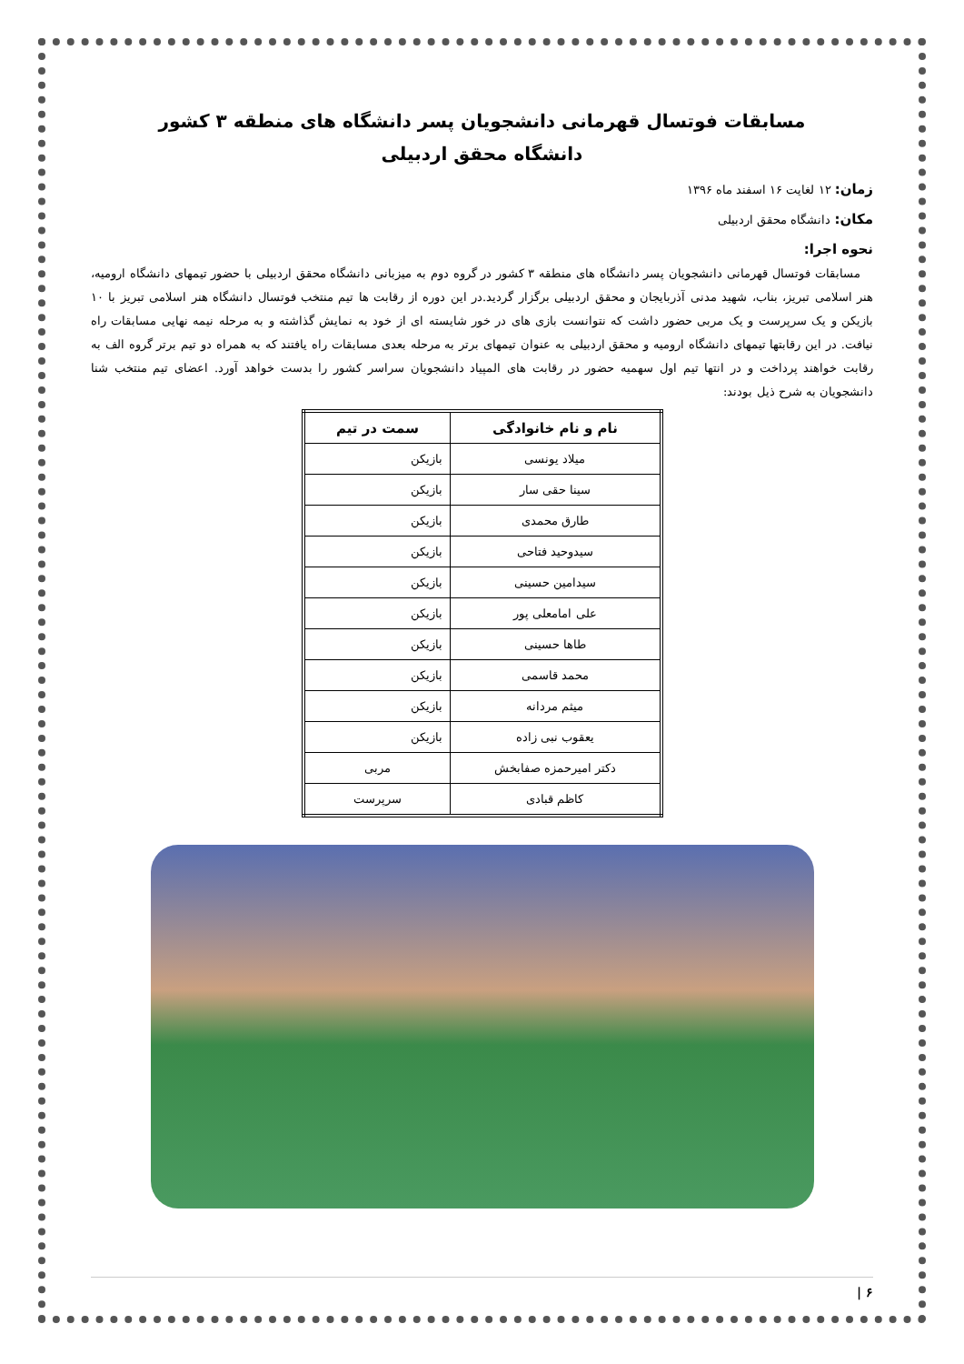مسابقات فوتسال قهرمانی دانشجویان پسر دانشگاه های منطقه ۳ کشور
دانشگاه محقق اردبیلی
زمان: ۱۲ لغایت ۱۶ اسفند ماه ۱۳۹۶
مکان: دانشگاه محقق اردبیلی
نحوه اجرا:
مسابقات فوتسال قهرمانی دانشجویان پسر دانشگاه های منطقه ۳ کشور در گروه دوم به میزبانی دانشگاه محقق اردبیلی با حضور تیمهای دانشگاه ارومیه، هنر اسلامی تبریز، بناب، شهید مدنی آذربایجان و محقق اردبیلی برگزار گردید.در این دوره از رقابت ها تیم منتخب فوتسال دانشگاه هنر اسلامی تبریز با ۱۰ بازیکن و یک سرپرست و یک مربی حضور داشت که نتوانست بازی های در خور شایسته ای از خود به نمایش گذاشته و به مرحله نیمه نهایی مسابقات راه نیافت. در این رقابتها تیمهای دانشگاه ارومیه و محقق اردبیلی به عنوان تیمهای برتر به مرحله بعدی مسابقات راه یافتند که به همراه دو تیم برتر گروه الف به رقابت خواهند پرداخت و در انتها تیم اول سهمیه حضور در رقابت های المپیاد دانشجویان سراسر کشور را بدست خواهد آورد. اعضای تیم منتخب شنا دانشجویان به شرح ذیل بودند:
| نام و نام خانوادگی | سمت در تیم |
| --- | --- |
| میلاد یونسی | بازیکن |
| سینا حقی سار | بازیکن |
| طارق محمدی | بازیکن |
| سیدوحید فتاحی | بازیکن |
| سیدامین حسینی | بازیکن |
| علی امامعلی پور | بازیکن |
| طاها حسینی | بازیکن |
| محمد قاسمی | بازیکن |
| میثم مردانه | بازیکن |
| یعقوب نبی زاده | بازیکن |
| دکتر امیرحمزه صفابخش | مربی |
| کاظم قبادی | سرپرست |
۶ |